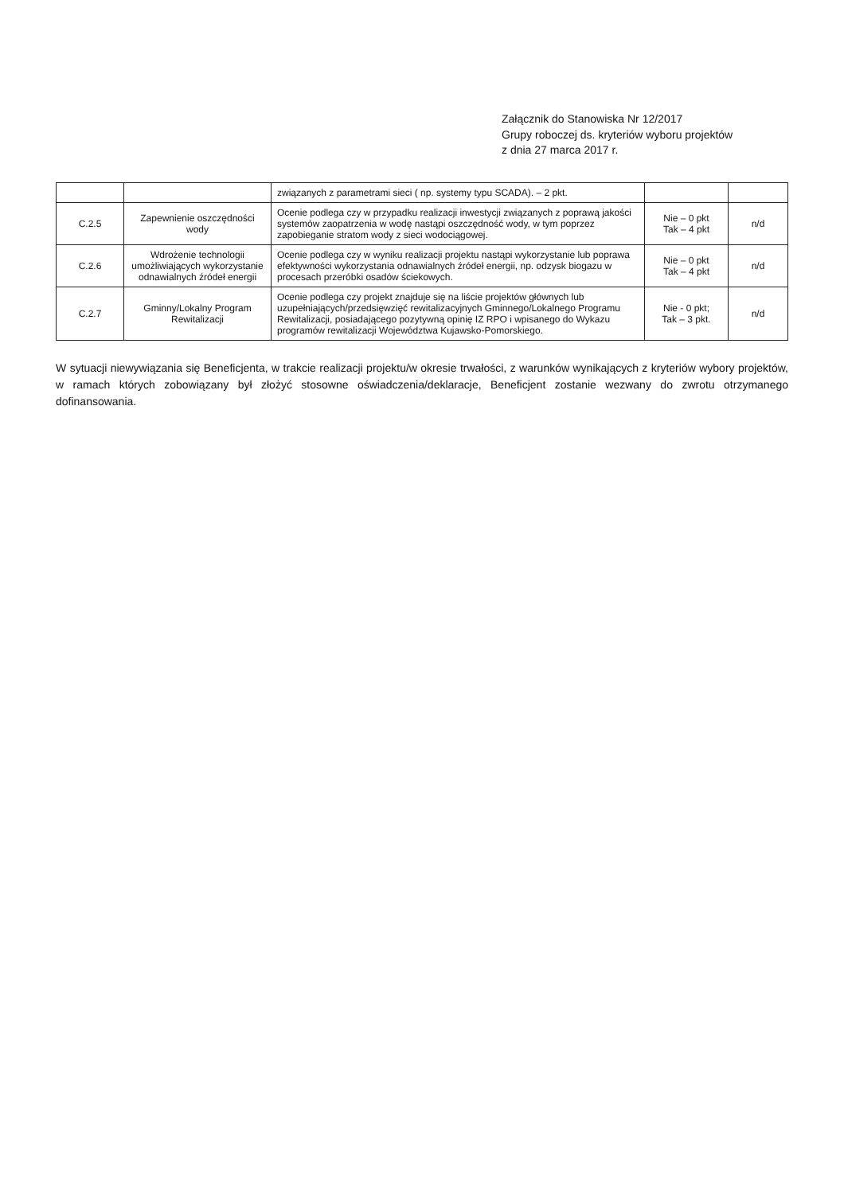Załącznik do Stanowiska Nr 12/2017
Grupy roboczej ds. kryteriów wyboru projektów
z dnia 27 marca 2017 r.
| | | związanych z parametrami sieci ( np. systemy typu SCADA). – 2 pkt. | | |
| C.2.5 | Zapewnienie oszczędności wody | Ocenie podlega czy w przypadku realizacji inwestycji związanych z poprawą jakości systemów zaopatrzenia w wodę nastąpi oszczędność wody, w tym poprzez zapobieganie stratom wody z sieci wodociągowej. | Nie – 0 pkt Tak – 4 pkt | n/d |
| C.2.6 | Wdrożenie technologii umożliwiających wykorzystanie odnawialnych źródeł energii | Ocenie podlega czy w wyniku realizacji projektu nastąpi wykorzystanie lub poprawa efektywności wykorzystania odnawialnych źródeł energii, np. odzysk biogazu w procesach przeróbki osadów ściekowych. | Nie – 0 pkt Tak – 4 pkt | n/d |
| C.2.7 | Gminny/Lokalny Program Rewitalizacji | Ocenie podlega czy projekt znajduje się na liście projektów głównych lub uzupełniających/przedsięwzięć rewitalizacyjnych Gminnego/Lokalnego Programu Rewitalizacji, posiadającego pozytywną opinię IZ RPO i wpisanego do Wykazu programów rewitalizacji Województwa Kujawsko-Pomorskiego. | Nie - 0 pkt; Tak – 3 pkt. | n/d |
W sytuacji niewywiązania się Beneficjenta, w trakcie realizacji projektu/w okresie trwałości, z warunków wynikających z kryteriów wybory projektów, w ramach których zobowiązany był złożyć stosowne oświadczenia/deklaracje, Beneficjent zostanie wezwany do zwrotu otrzymanego dofinansowania.